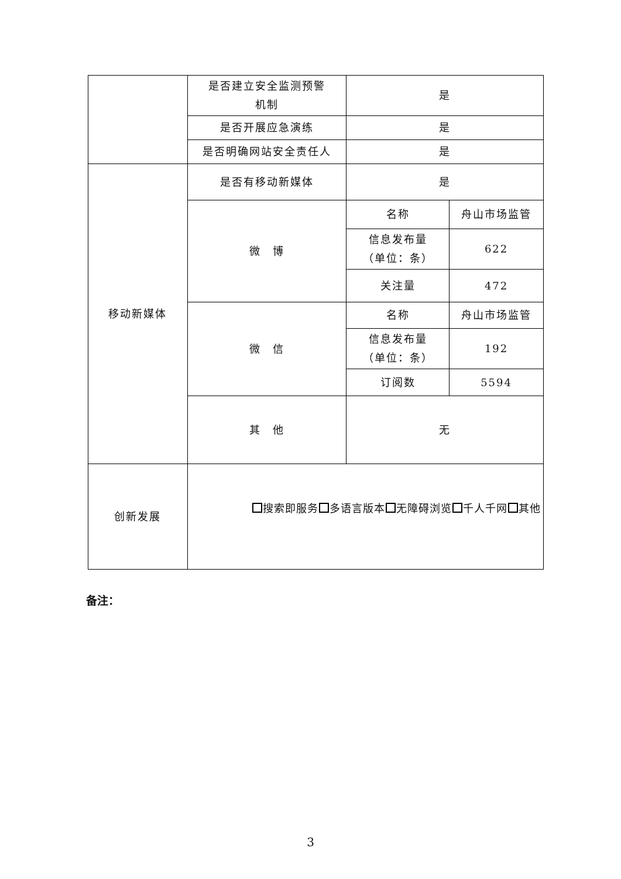| | 是否建立安全监测预警 机制 | 是 | |
| | 是否开展应急演练 | 是 | |
| | 是否明确网站安全责任人 | 是 | |
| 移动新媒体 | 是否有移动新媒体 | 是 | |
| | 微 博 | 名称 | 舟山市场监管 |
| | | 信息发布量 （单位：条） | 622 |
| | | 关注量 | 472 |
| | 微 信 | 名称 | 舟山市场监管 |
| | | 信息发布量 （单位：条） | 192 |
| | | 订阅数 | 5594 |
| | 其 他 | 无 | |
| 创新发展 | 搜索即服务 多语言版本 无障碍浏览 千人千网 其他 | | |
备注：
3